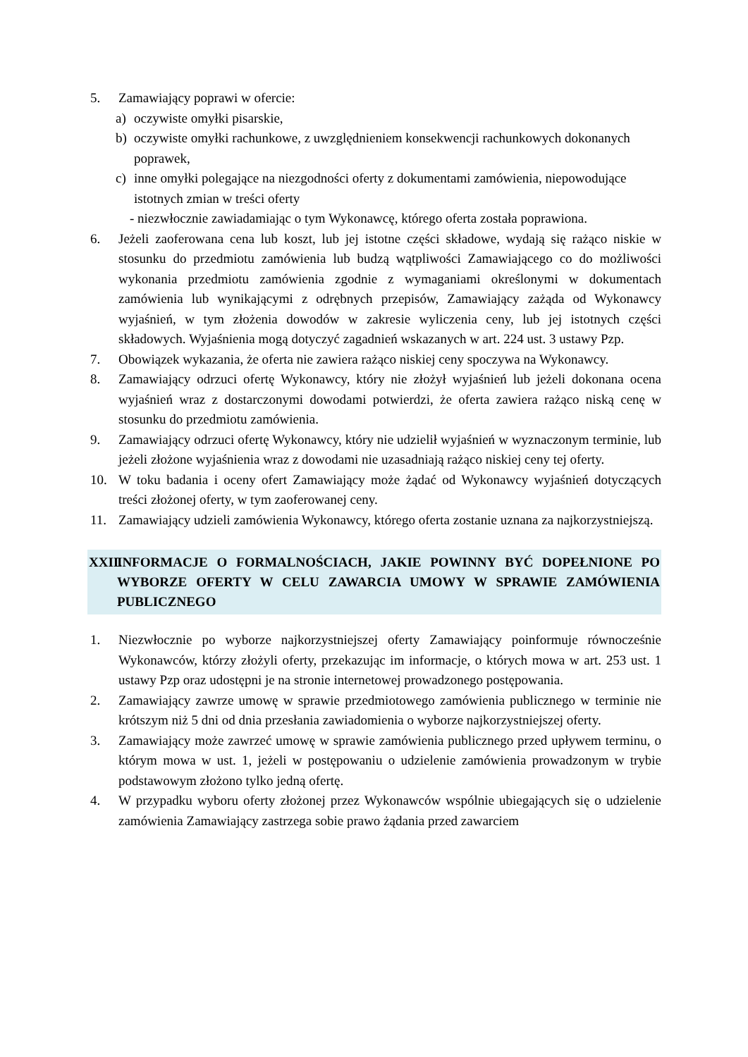5. Zamawiający poprawi w ofercie:
a) oczywiste omyłki pisarskie,
b) oczywiste omyłki rachunkowe, z uwzględnieniem konsekwencji rachunkowych dokonanych poprawek,
c) inne omyłki polegające na niezgodności oferty z dokumentami zamówienia, niepowodujące istotnych zmian w treści oferty
- niezwłocznie zawiadamiając o tym Wykonawcę, którego oferta została poprawiona.
6. Jeżeli zaoferowana cena lub koszt, lub jej istotne części składowe, wydają się rażąco niskie w stosunku do przedmiotu zamówienia lub budzą wątpliwości Zamawiającego co do możliwości wykonania przedmiotu zamówienia zgodnie z wymaganiami określonymi w dokumentach zamówienia lub wynikającymi z odrębnych przepisów, Zamawiający zażąda od Wykonawcy wyjaśnień, w tym złożenia dowodów w zakresie wyliczenia ceny, lub jej istotnych części składowych. Wyjaśnienia mogą dotyczyć zagadnień wskazanych w art. 224 ust. 3 ustawy Pzp.
7. Obowiązek wykazania, że oferta nie zawiera rażąco niskiej ceny spoczywa na Wykonawcy.
8. Zamawiający odrzuci ofertę Wykonawcy, który nie złożył wyjaśnień lub jeżeli dokonana ocena wyjaśnień wraz z dostarczonymi dowodami potwierdzi, że oferta zawiera rażąco niską cenę w stosunku do przedmiotu zamówienia.
9. Zamawiający odrzuci ofertę Wykonawcy, który nie udzielił wyjaśnień w wyznaczonym terminie, lub jeżeli złożone wyjaśnienia wraz z dowodami nie uzasadniają rażąco niskiej ceny tej oferty.
10. W toku badania i oceny ofert Zamawiający może żądać od Wykonawcy wyjaśnień dotyczących treści złożonej oferty, w tym zaoferowanej ceny.
11. Zamawiający udzieli zamówienia Wykonawcy, którego oferta zostanie uznana za najkorzystniejszą.
XXII. INFORMACJE O FORMALNOŚCIACH, JAKIE POWINNY BYĆ DOPEŁNIONE PO WYBORZE OFERTY W CELU ZAWARCIA UMOWY W SPRAWIE ZAMÓWIENIA PUBLICZNEGO
1. Niezwłocznie po wyborze najkorzystniejszej oferty Zamawiający poinformuje równocześnie Wykonawców, którzy złożyli oferty, przekazując im informacje, o których mowa w art. 253 ust. 1 ustawy Pzp oraz udostępni je na stronie internetowej prowadzonego postępowania.
2. Zamawiający zawrze umowę w sprawie przedmiotowego zamówienia publicznego w terminie nie krótszym niż 5 dni od dnia przesłania zawiadomienia o wyborze najkorzystniejszej oferty.
3. Zamawiający może zawrzeć umowę w sprawie zamówienia publicznego przed upływem terminu, o którym mowa w ust. 1, jeżeli w postępowaniu o udzielenie zamówienia prowadzonym w trybie podstawowym złożono tylko jedną ofertę.
4. W przypadku wyboru oferty złożonej przez Wykonawców wspólnie ubiegających się o udzielenie zamówienia Zamawiający zastrzega sobie prawo żądania przed zawarciem